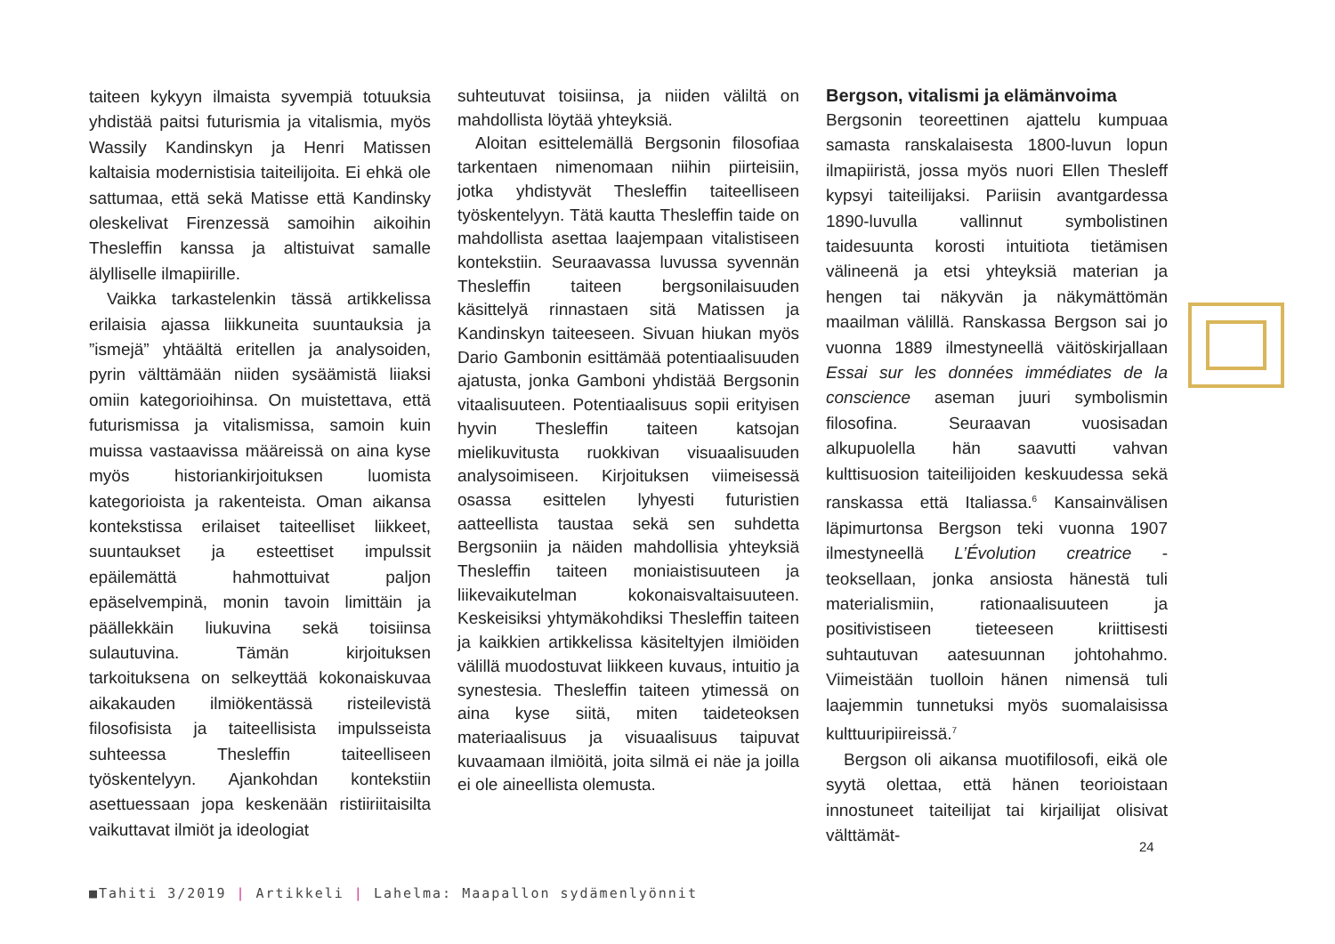taiteen kykyyn ilmaista syvempiä totuuksia yhdistää paitsi futurismia ja vitalismia, myös Wassily Kandinskyn ja Henri Matissen kaltaisia modernistisia taiteilijoita. Ei ehkä ole sattumaa, että sekä Matisse että Kandinsky oleskelivat Firenzessä samoihin aikoihin Thesleffin kanssa ja altistuivat samalle älylliselle ilmapiirille.
Vaikka tarkastelenkin tässä artikkelissa erilaisia ajassa liikkuneita suuntauksia ja ”ismejä” yhtäältä eritellen ja analysoiden, pyrin välttämään niiden sysäämistä liiaksi omiin kategorioihinsa. On muistettava, että futurismissa ja vitalismissa, samoin kuin muissa vastaavissa määreissä on aina kyse myös historiankirjoituksen luomista kategorioista ja rakenteista. Oman aikansa kontekstissa erilaiset taiteelliset liikkeet, suuntaukset ja esteettiset impulssit epäilemättä hahmottuivat paljon epäselvempinä, monin tavoin limittäin ja päällekkäin liukuvina sekä toisiinsa sulautuvina. Tämän kirjoituksen tarkoituksena on selkeyttää kokonaiskuvaa aikakauden ilmiökentässä risteilevistä filosofisista ja taiteellisista impulsseista suhteessa Thesleffin taiteelliseen työskentelyyn. Ajankohdan kontekstiin asettuessaan jopa keskenään ristiiriitaisilta vaikuttavat ilmiöt ja ideologiat
suhteutuvat toisiinsa, ja niiden väliltä on mahdollista löytää yhteyksiä.
Aloitan esittelemällä Bergsonin filosofiaa tarkentaen nimenomaan niihin piirteisiin, jotka yhdistyvät Thesleffin taiteelliseen työskentelyyn. Tätä kautta Thesleffin taide on mahdollista asettaa laajempaan vitalistiseen kontekstiin. Seuraavassa luvussa syvennän Thesleffin taiteen bergsonilaisuuden käsittelyä rinnastaen sitä Matissen ja Kandinskyn taiteeseen. Sivuan hiukan myös Dario Gambonin esittämää potentiaalisuuden ajatusta, jonka Gamboni yhdistää Bergsonin vitaalisuuteen. Potentiaalisuus sopii erityisen hyvin Thesleffin taiteen katsojan mielikuvitusta ruokkivan visuaalisuuden analysoimiseen. Kirjoituksen viimeisessä osassa esittelen lyhyesti futuristien aatteellista taustaa sekä sen suhdetta Bergsoniin ja näiden mahdollisia yhteyksiä Thesleffin taiteen moniaistisuuteen ja liikevaikutelman kokonaisvaltaisuuteen. Keskeisiksi yhtymäkohdiksi Thesleffin taiteen ja kaikkien artikkelissa käsiteltyjen ilmiöiden välillä muodostuvat liikkeen kuvaus, intuitio ja synestesia. Thesleffin taiteen ytimessä on aina kyse siitä, miten taideteoksen materiaalisuus ja visuaalisuus taipuvat kuvaamaan ilmiöitä, joita silmä ei näe ja joilla ei ole aineellista olemusta.
Bergson, vitalismi ja elämänvoima
Bergsonin teoreettinen ajattelu kumpuaa samasta ranskalaisesta 1800-luvun lopun ilmapiiristä, jossa myös nuori Ellen Thesleff kypsyi taiteilijaksi. Pariisin avantgardessa 1890-luvulla vallinnut symbolistinen taidesuunta korosti intuitiota tietämisen välineenä ja etsi yhteyksiä materian ja hengen tai näkyvän ja näkymättömän maailman välillä. Ranskassa Bergson sai jo vuonna 1889 ilmestyneellä väitöskirjallaan Essai sur les données immédiates de la conscience aseman juuri symbolismin filosofina. Seuraavan vuosisadan alkupuolella hän saavutti vahvan kulttisuosion taiteilijoiden keskuudessa sekä ranskassa että Italiassa.<sup>6</sup> Kansainvälisen läpimurtonsa Bergson teki vuonna 1907 ilmestyneellä L’Évolution creatrice -teoksellaan, jonka ansiosta hänestä tuli materialismiin, rationaalisuuteen ja positivistiseen tieteeseen kriittisesti suhtautuvan aatesuunnan johtohahmo. Viimeistään tuolloin hänen nimensä tuli laajemmin tunnetuksi myös suomalaisissa kulttuuripiireissä.<sup>7</sup>
Bergson oli aikansa muotifilosofi, eikä ole syytä olettaa, että hänen teorioistaan innostuneet taiteilijat tai kirjailijat olisivat välttämät-
24
■Tahiti 3/2019 | Artikkeli | Lahelma: Maapallon sydämenlyönnit